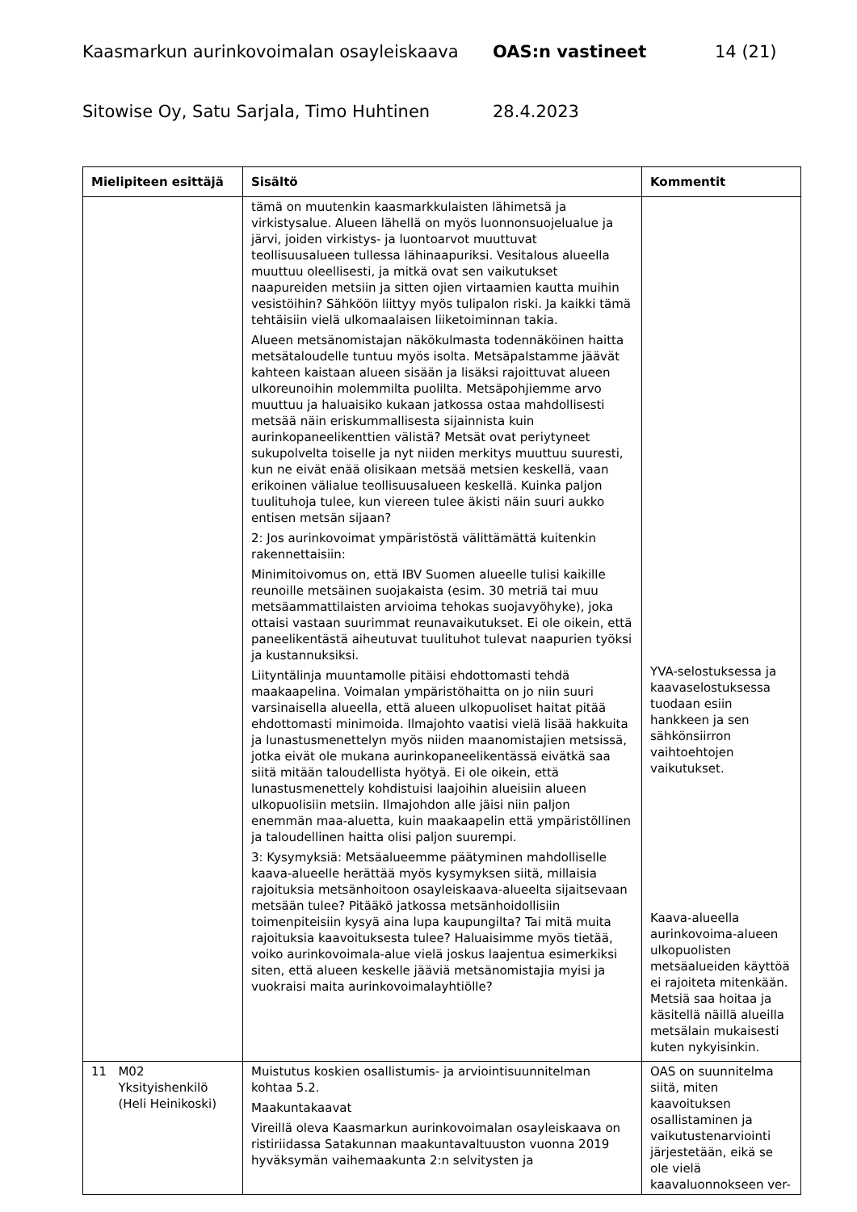Kaasmarkun aurinkovoimalan osayleiskaava OAS:n vastineet 14 (21)
Sitowise Oy, Satu Sarjala, Timo Huhtinen 28.4.2023
| Mielipiteen esittäjä | Sisältö | Kommentit |
| --- | --- | --- |
| | tämä on muutenkin kaasmarkkulaisten lähimetsä ja virkistysalue. Alueen lähellä on myös luonnonsuojelualue ja järvi, joiden virkistys- ja luontoarvot muuttuvat teollisuusalueen tullessa lähinaapuriksi. Vesitalous alueella muuttuu oleellisesti, ja mitkä ovat sen vaikutukset naapureiden metsiin ja sitten ojien virtaamien kautta muihin vesistöihin? Sähköön liittyy myös tulipalon riski. Ja kaikki tämä tehtäisiin vielä ulkomaalaisen liiketoiminnan takia. Alueen metsänomistajan näkökulmasta todennäköinen haitta metsätaloudelle tuntuu myös isolta. Metsäpalstamme jäävät kahteen kaistaan alueen sisään ja lisäksi rajoittuvat alueen ulkoreunoihin molemmilta puolilta. Metsäpohjiemme arvo muuttuu ja haluaisiko kukaan jatkossa ostaa mahdollisesti metsää näin eriskummallisesta sijainnista kuin aurinkopaneelikenttien välistä? Metsät ovat periytyneet sukupolvelta toiselle ja nyt niiden merkitys muuttuu suuresti, kun ne eivät enää olisikaan metsää metsien keskellä, vaan erikoinen välialue teollisuusalueen keskellä. Kuinka paljon tuulituhoja tulee, kun viereen tulee äkisti näin suuri aukko entisen metsän sijaan? 2: Jos aurinkovoimat ympäristöstä välittämättä kuitenkin rakennettaisiin: Minimitoivomus on, että IBV Suomen alueelle tulisi kaikille reunoille metsäinen suojakaista (esim. 30 metriä tai muu metsäammattilaisten arvioima tehokas suojavyöhyke), joka ottaisi vastaan suurimmat reunavaikutukset. Ei ole oikein, että paneelikentästä aiheutuvat tuulituhot tulevat naapurien työksi ja kustannuksiksi. Liityntälinja muuntamolle pitäisi ehdottomasti tehdä maakaapelina. Voimalan ympäristöhaitta on jo niin suuri varsinaisella alueella, että alueen ulkopuoliset haitat pitää ehdottomasti minimoida. Ilmajohto vaatisi vielä lisää hakkuita ja lunastusmenettelyn myös niiden maanomistajien metsissä, jotka eivät ole mukana aurinkopaneelikentässä eivätkä saa siitä mitään taloudellista hyötyä. Ei ole oikein, että lunastusmenettely kohdistuisi laajoihin alueisiin alueen ulkopuolisiin metsiin. Ilmajohdon alle jäisi niin paljon enemmän maa-aluetta, kuin maakaapelin että ympäristöllinen ja taloudellinen haitta olisi paljon suurempi. 3: Kysymyksiä: Metsäalueemme päätyminen mahdolliselle kaava-alueelle herättää myös kysymyksen siitä, millaisia rajoituksia metsänhoitoon osayleiskaava-alueelta sijaitsevaan metsään tulee? Pitääkö jatkossa metsänhoidollisiin toimenpiteisiin kysyä aina lupa kaupungilta? Tai mitä muita rajoituksia kaavoituksesta tulee? Haluaisimme myös tietää, voiko aurinkovoimala-alue vielä joskus laajentua esimerkiksi siten, että alueen keskelle jääviä metsänomistajia myisi ja vuokraisi maita aurinkovoimalayhtiölle? | YVA-selostuksessa ja kaavaselostuksessa tuodaan esiin hankkeen ja sen sähkönsiirron vaihtoehtojen vaikutukset. Kaava-alueella aurinkovoima-alueen ulkopuolisten metsäalueiden käyttöä ei rajoiteta mitenkään. Metsiä saa hoitaa ja käsitellä näillä alueilla metsälain mukaisesti kuten nykyisinkin. |
| 11 M02 Yksityishenkilö (Heli Heinikoski) | Muistutus koskien osallistumis- ja arviointisuunnitelman kohtaa 5.2. Maakuntakaavat Vireillä oleva Kaasmarkun aurinkovoimalan osayleiskaava on ristiriidassa Satakunnan maakuntavaltuuston vuonna 2019 hyväksymän vaihemaakunta 2:n selvitysten ja | OAS on suunnitelma siitä, miten kaavoituksen osallistaminen ja vaikutustenarviointi järjestetään, eikä se ole vielä kaavaluonnokseen ver- |